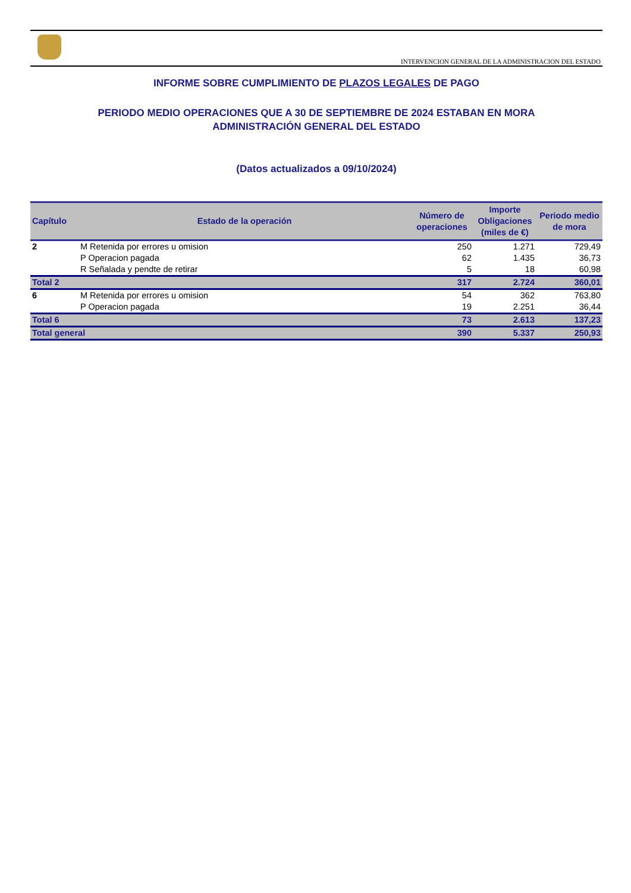INTERVENCION GENERAL DE LA ADMINISTRACION DEL ESTADO
INFORME SOBRE CUMPLIMIENTO DE PLAZOS LEGALES DE PAGO
PERIODO MEDIO OPERACIONES QUE A 30 DE SEPTIEMBRE DE 2024 ESTABAN EN MORA
ADMINISTRACIÓN GENERAL DEL ESTADO
(Datos actualizados a 09/10/2024)
| Capítulo | Estado de la operación | Número de operaciones | Importe Obligaciones (miles de €) | Periodo medio de mora |
| --- | --- | --- | --- | --- |
| 2 | M Retenida por errores u omision | 250 | 1.271 | 729,49 |
| | P Operacion pagada | 62 | 1.435 | 36,73 |
| | R Señalada y pendte de retirar | 5 | 18 | 60,98 |
| Total 2 | | 317 | 2.724 | 360,01 |
| 6 | M Retenida por errores u omision | 54 | 362 | 763,80 |
| | P Operacion pagada | 19 | 2.251 | 36,44 |
| Total 6 | | 73 | 2.613 | 137,23 |
| Total general | | 390 | 5.337 | 250,93 |